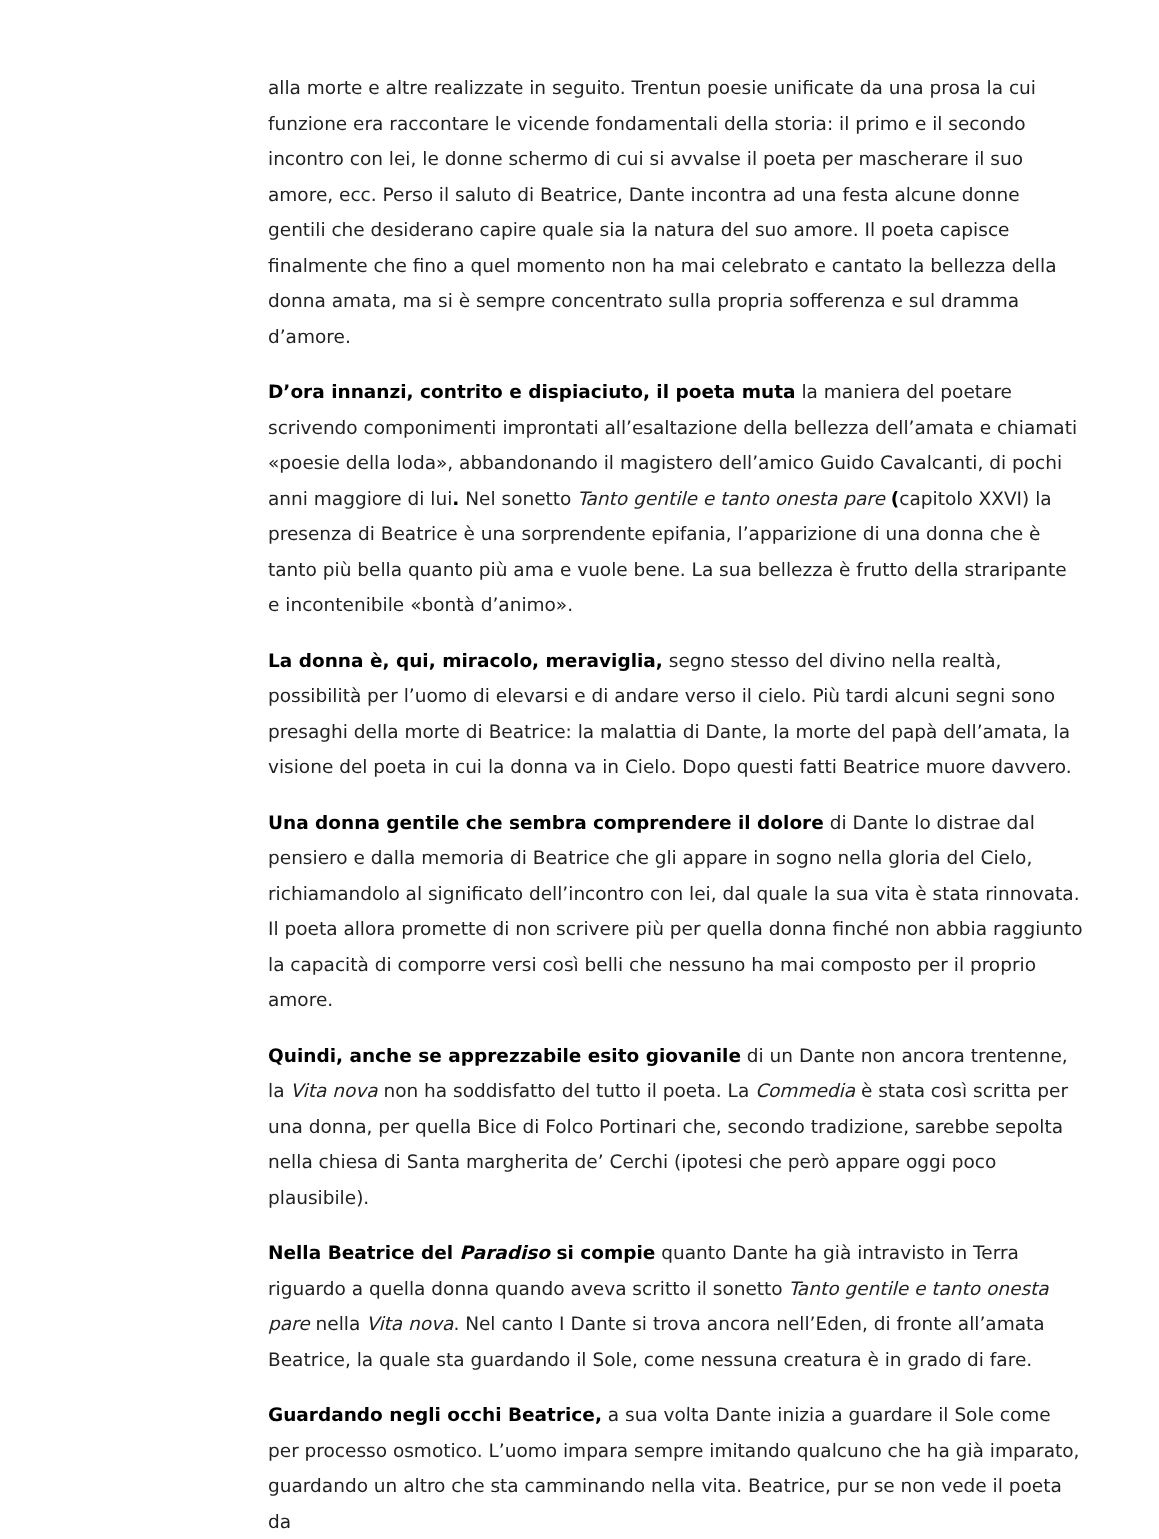alla morte e altre realizzate in seguito. Trentun poesie unificate da una prosa la cui funzione era raccontare le vicende fondamentali della storia: il primo e il secondo incontro con lei, le donne schermo di cui si avvalse il poeta per mascherare il suo amore, ecc. Perso il saluto di Beatrice, Dante incontra ad una festa alcune donne gentili che desiderano capire quale sia la natura del suo amore. Il poeta capisce finalmente che fino a quel momento non ha mai celebrato e cantato la bellezza della donna amata, ma si è sempre concentrato sulla propria sofferenza e sul dramma d’amore.
D’ora innanzi, contrito e dispiaciuto, il poeta muta la maniera del poetare scrivendo componimenti improntati all’esaltazione della bellezza dell’amata e chiamati «poesie della loda», abbandonando il magistero dell’amico Guido Cavalcanti, di pochi anni maggiore di lui. Nel sonetto Tanto gentile e tanto onesta pare (capitolo XXVI) la presenza di Beatrice è una sorprendente epifania, l’apparizione di una donna che è tanto più bella quanto più ama e vuole bene. La sua bellezza è frutto della straripante e incontenibile «bontà d’animo».
La donna è, qui, miracolo, meraviglia, segno stesso del divino nella realtà, possibilità per l’uomo di elevarsi e di andare verso il cielo. Più tardi alcuni segni sono presaghi della morte di Beatrice: la malattia di Dante, la morte del papà dell’amata, la visione del poeta in cui la donna va in Cielo. Dopo questi fatti Beatrice muore davvero.
Una donna gentile che sembra comprendere il dolore di Dante lo distrae dal pensiero e dalla memoria di Beatrice che gli appare in sogno nella gloria del Cielo, richiamandolo al significato dell’incontro con lei, dal quale la sua vita è stata rinnovata. Il poeta allora promette di non scrivere più per quella donna finché non abbia raggiunto la capacità di comporre versi così belli che nessuno ha mai composto per il proprio amore.
Quindi, anche se apprezzabile esito giovanile di un Dante non ancora trentenne, la Vita nova non ha soddisfatto del tutto il poeta. La Commedia è stata così scritta per una donna, per quella Bice di Folco Portinari che, secondo tradizione, sarebbe sepolta nella chiesa di Santa margherita de’ Cerchi (ipotesi che però appare oggi poco plausibile).
Nella Beatrice del Paradiso si compie quanto Dante ha già intravisto in Terra riguardo a quella donna quando aveva scritto il sonetto Tanto gentile e tanto onesta pare nella Vita nova. Nel canto I Dante si trova ancora nell’Eden, di fronte all’amata Beatrice, la quale sta guardando il Sole, come nessuna creatura è in grado di fare.
Guardando negli occhi Beatrice, a sua volta Dante inizia a guardare il Sole come per processo osmotico. L’uomo impara sempre imitando qualcuno che ha già imparato, guardando un altro che sta camminando nella vita. Beatrice, pur se non vede il poeta da